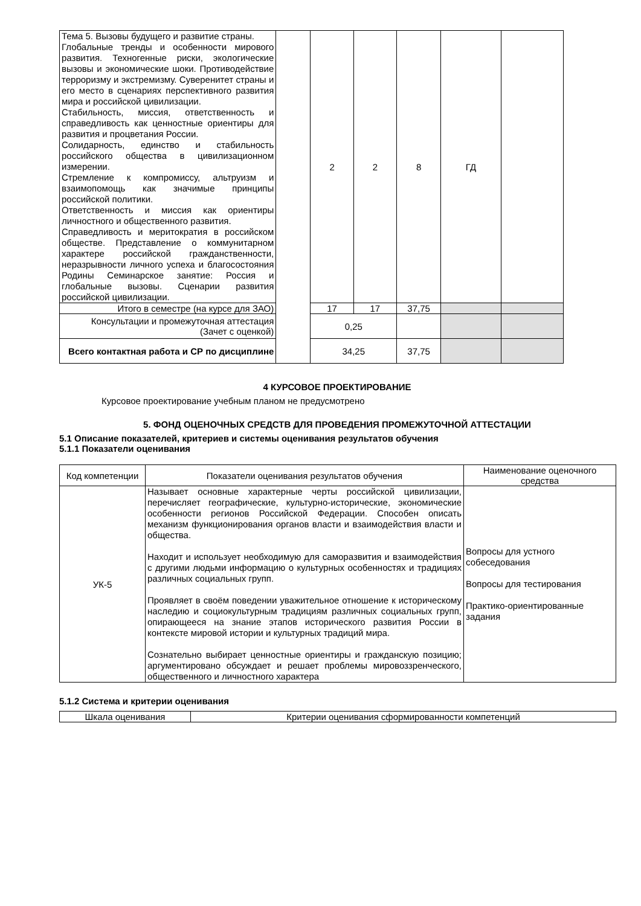| Тема 5. Вызовы будущего и развитие страны. Глобальные тренды и особенности мирового развития. Техногенные риски, экологические вызовы и экономические шоки. Противодействие терроризму и экстремизму. Суверенитет страны и его место в сценариях перспективного развития мира и российской цивилизации. Стабильность, миссия, ответственность и справедливость как ценностные ориентиры для развития и процветания России. Солидарность, единство и стабильность российского общества в цивилизационном измерении. Стремление к компромиссу, альтруизм и взаимопомощь как значимые принципы российской политики. Ответственность и миссия как ориентиры личностного и общественного развития. Справедливость и меритократия в российском обществе. Представление о коммунитарном характере российской гражданственности, неразрывности личного успеха и благосостояния Родины Семинарское занятие: Россия и глобальные вызовы. Сценарии развития российской цивилизации. | | 2 | 2 | 8 | ГД | |
| Итого в семестре (на курсе для ЗАО) | | 17 | 17 | 37,75 | | |
| Консультации и промежуточная аттестация (Зачет с оценкой) | | 0,25 | | | | |
| Всего контактная работа и СР по дисциплине | | 34,25 | | 37,75 | | |
4 КУРСОВОЕ ПРОЕКТИРОВАНИЕ
Курсовое проектирование учебным планом не предусмотрено
5. ФОНД ОЦЕНОЧНЫХ СРЕДСТВ ДЛЯ ПРОВЕДЕНИЯ ПРОМЕЖУТОЧНОЙ АТТЕСТАЦИИ
5.1 Описание показателей, критериев и системы оценивания результатов обучения
5.1.1 Показатели оценивания
| Код компетенции | Показатели оценивания результатов обучения | Наименование оценочного средства |
| УК-5 | Называет основные характерные черты российской цивилизации, перечисляет географические, культурно-исторические, экономические особенности регионов Российской Федерации. Способен описать механизм функционирования органов власти и взаимодействия власти и общества. Находит и использует необходимую для саморазвития и взаимодействия с другими людьми информацию о культурных особенностях и традициях различных социальных групп. Проявляет в своём поведении уважительное отношение к историческому наследию и социокультурным традициям различных социальных групп, опирающееся на знание этапов исторического развития России в контексте мировой истории и культурных традиций мира. Сознательно выбирает ценностные ориентиры и гражданскую позицию; аргументировано обсуждает и решает проблемы мировоззренческого, общественного и личностного характера | Вопросы для устного собеседования Вопросы для тестирования Практико-ориентированные задания |
5.1.2 Система и критерии оценивания
| Шкала оценивания | Критерии оценивания сформированности компетенций |